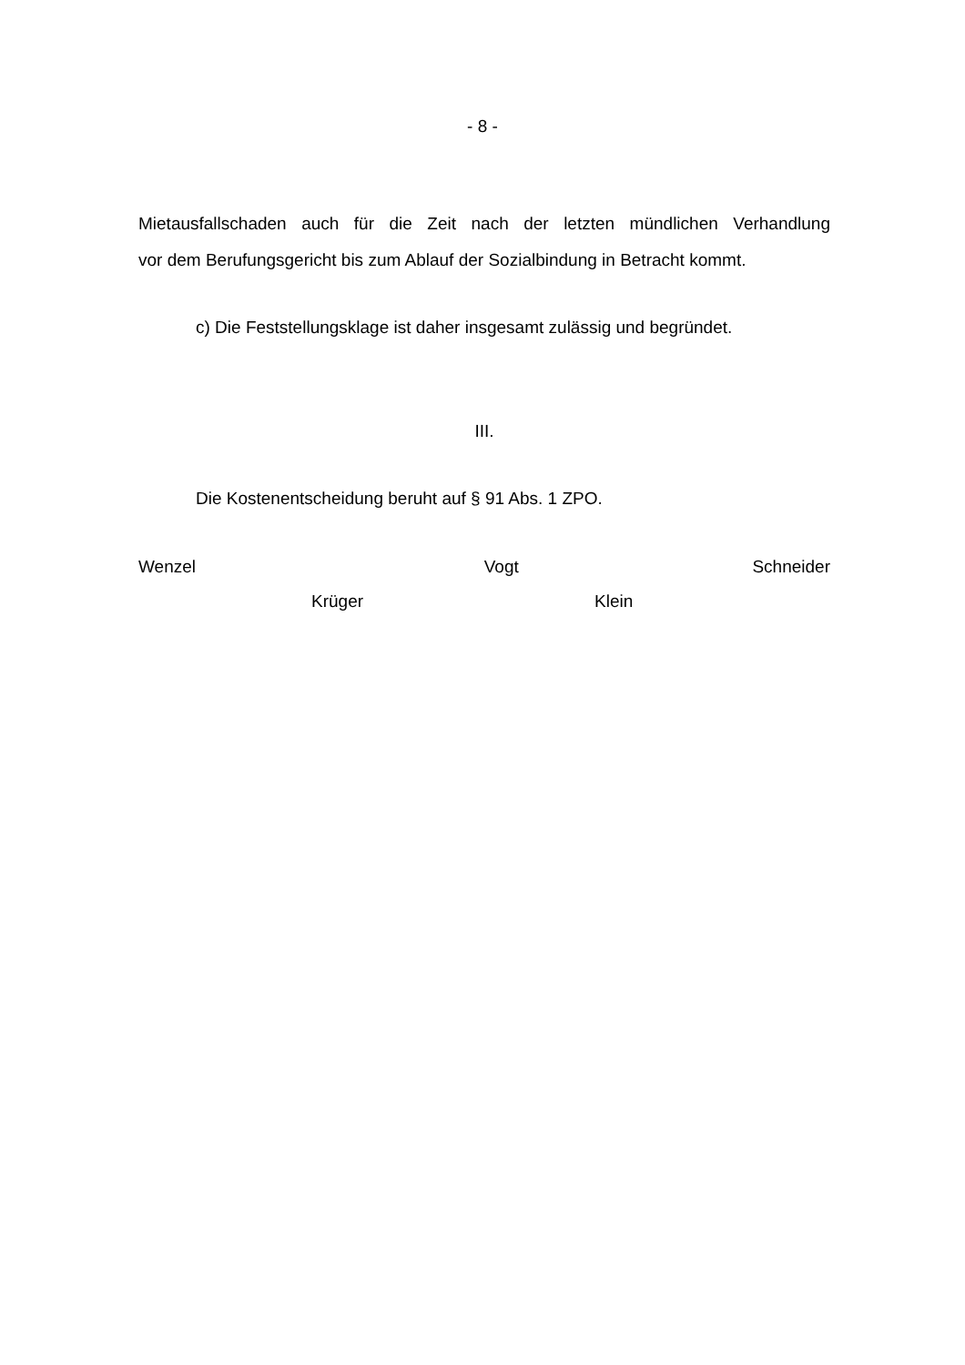- 8 -
Mietausfallschaden auch für die Zeit nach der letzten mündlichen Verhandlung
vor dem Berufungsgericht bis zum Ablauf der Sozialbindung in Betracht kommt.
c) Die Feststellungsklage ist daher insgesamt zulässig und begründet.
III.
Die Kostenentscheidung beruht auf § 91 Abs. 1 ZPO.
Wenzel Vogt Schneider
Krüger Klein